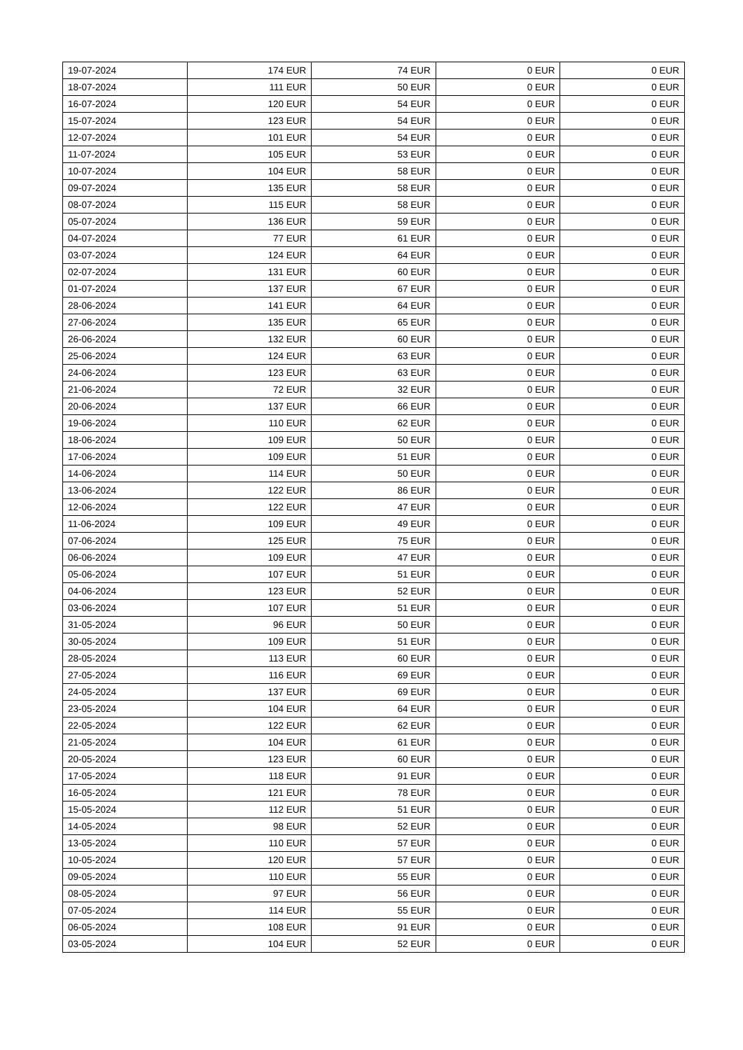| 19-07-2024 | 174 EUR | 74 EUR | 0 EUR | 0 EUR |
| 18-07-2024 | 111 EUR | 50 EUR | 0 EUR | 0 EUR |
| 16-07-2024 | 120 EUR | 54 EUR | 0 EUR | 0 EUR |
| 15-07-2024 | 123 EUR | 54 EUR | 0 EUR | 0 EUR |
| 12-07-2024 | 101 EUR | 54 EUR | 0 EUR | 0 EUR |
| 11-07-2024 | 105 EUR | 53 EUR | 0 EUR | 0 EUR |
| 10-07-2024 | 104 EUR | 58 EUR | 0 EUR | 0 EUR |
| 09-07-2024 | 135 EUR | 58 EUR | 0 EUR | 0 EUR |
| 08-07-2024 | 115 EUR | 58 EUR | 0 EUR | 0 EUR |
| 05-07-2024 | 136 EUR | 59 EUR | 0 EUR | 0 EUR |
| 04-07-2024 | 77 EUR | 61 EUR | 0 EUR | 0 EUR |
| 03-07-2024 | 124 EUR | 64 EUR | 0 EUR | 0 EUR |
| 02-07-2024 | 131 EUR | 60 EUR | 0 EUR | 0 EUR |
| 01-07-2024 | 137 EUR | 67 EUR | 0 EUR | 0 EUR |
| 28-06-2024 | 141 EUR | 64 EUR | 0 EUR | 0 EUR |
| 27-06-2024 | 135 EUR | 65 EUR | 0 EUR | 0 EUR |
| 26-06-2024 | 132 EUR | 60 EUR | 0 EUR | 0 EUR |
| 25-06-2024 | 124 EUR | 63 EUR | 0 EUR | 0 EUR |
| 24-06-2024 | 123 EUR | 63 EUR | 0 EUR | 0 EUR |
| 21-06-2024 | 72 EUR | 32 EUR | 0 EUR | 0 EUR |
| 20-06-2024 | 137 EUR | 66 EUR | 0 EUR | 0 EUR |
| 19-06-2024 | 110 EUR | 62 EUR | 0 EUR | 0 EUR |
| 18-06-2024 | 109 EUR | 50 EUR | 0 EUR | 0 EUR |
| 17-06-2024 | 109 EUR | 51 EUR | 0 EUR | 0 EUR |
| 14-06-2024 | 114 EUR | 50 EUR | 0 EUR | 0 EUR |
| 13-06-2024 | 122 EUR | 86 EUR | 0 EUR | 0 EUR |
| 12-06-2024 | 122 EUR | 47 EUR | 0 EUR | 0 EUR |
| 11-06-2024 | 109 EUR | 49 EUR | 0 EUR | 0 EUR |
| 07-06-2024 | 125 EUR | 75 EUR | 0 EUR | 0 EUR |
| 06-06-2024 | 109 EUR | 47 EUR | 0 EUR | 0 EUR |
| 05-06-2024 | 107 EUR | 51 EUR | 0 EUR | 0 EUR |
| 04-06-2024 | 123 EUR | 52 EUR | 0 EUR | 0 EUR |
| 03-06-2024 | 107 EUR | 51 EUR | 0 EUR | 0 EUR |
| 31-05-2024 | 96 EUR | 50 EUR | 0 EUR | 0 EUR |
| 30-05-2024 | 109 EUR | 51 EUR | 0 EUR | 0 EUR |
| 28-05-2024 | 113 EUR | 60 EUR | 0 EUR | 0 EUR |
| 27-05-2024 | 116 EUR | 69 EUR | 0 EUR | 0 EUR |
| 24-05-2024 | 137 EUR | 69 EUR | 0 EUR | 0 EUR |
| 23-05-2024 | 104 EUR | 64 EUR | 0 EUR | 0 EUR |
| 22-05-2024 | 122 EUR | 62 EUR | 0 EUR | 0 EUR |
| 21-05-2024 | 104 EUR | 61 EUR | 0 EUR | 0 EUR |
| 20-05-2024 | 123 EUR | 60 EUR | 0 EUR | 0 EUR |
| 17-05-2024 | 118 EUR | 91 EUR | 0 EUR | 0 EUR |
| 16-05-2024 | 121 EUR | 78 EUR | 0 EUR | 0 EUR |
| 15-05-2024 | 112 EUR | 51 EUR | 0 EUR | 0 EUR |
| 14-05-2024 | 98 EUR | 52 EUR | 0 EUR | 0 EUR |
| 13-05-2024 | 110 EUR | 57 EUR | 0 EUR | 0 EUR |
| 10-05-2024 | 120 EUR | 57 EUR | 0 EUR | 0 EUR |
| 09-05-2024 | 110 EUR | 55 EUR | 0 EUR | 0 EUR |
| 08-05-2024 | 97 EUR | 56 EUR | 0 EUR | 0 EUR |
| 07-05-2024 | 114 EUR | 55 EUR | 0 EUR | 0 EUR |
| 06-05-2024 | 108 EUR | 91 EUR | 0 EUR | 0 EUR |
| 03-05-2024 | 104 EUR | 52 EUR | 0 EUR | 0 EUR |